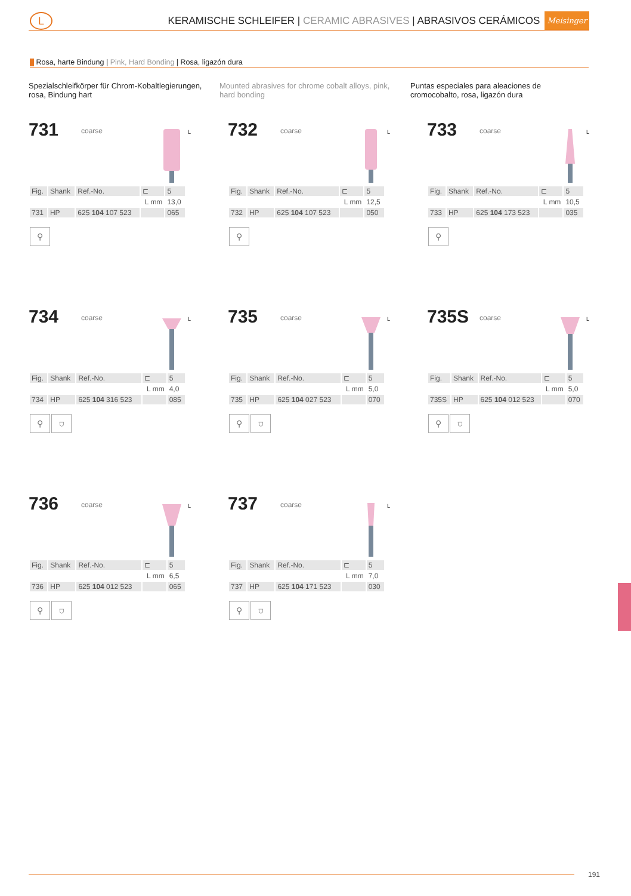L
KERAMISCHE SCHLEIFER | CERAMIC ABRASIVES | ABRASIVOS CERÁMICOS Meisinger
Rosa, harte Bindung | Pink, Hard Bonding | Rosa, ligazón dura
Spezialschleifkörper für Chrom-Kobaltlegierungen, rosa, Bindung hart
Mounted abrasives for chrome cobalt alloys, pink, hard bonding
Puntas especiales para aleaciones de cromocobalto, rosa, ligazón dura
731 coarse
L
| Fig. | Shank | Ref.-No. | ⊏ | 5 |
| --- | --- | --- | --- | --- |
| | | | L mm | 13,0 |
| 731 | HP | 625 104 107 523 | | 065 |
⚲
732 coarse
L
| Fig. | Shank | Ref.-No. | ⊏ | 5 |
| --- | --- | --- | --- | --- |
| | | | L mm | 12,5 |
| 732 | HP | 625 104 107 523 | | 050 |
⚲
733 coarse
L
| Fig. | Shank | Ref.-No. | ⊏ | 5 |
| --- | --- | --- | --- | --- |
| | | | L mm | 10,5 |
| 733 | HP | 625 104 173 523 | | 035 |
⚲
734 coarse
L
| Fig. | Shank | Ref.-No. | ⊏ | 5 |
| --- | --- | --- | --- | --- |
| | | | L mm | 4,0 |
| 734 | HP | 625 104 316 523 | | 085 |
⚲ ⛉
735 coarse
L
| Fig. | Shank | Ref.-No. | ⊏ | 5 |
| --- | --- | --- | --- | --- |
| | | | L mm | 5,0 |
| 735 | HP | 625 104 027 523 | | 070 |
⚲ ⛉
735S coarse
L
| Fig. | Shank | Ref.-No. | ⊏ | 5 |
| --- | --- | --- | --- | --- |
| | | | L mm | 5,0 |
| 735S | HP | 625 104 012 523 | | 070 |
⚲ ⛉
736 coarse
L
| Fig. | Shank | Ref.-No. | ⊏ | 5 |
| --- | --- | --- | --- | --- |
| | | | L mm | 6,5 |
| 736 | HP | 625 104 012 523 | | 065 |
⚲ ⛉
737 coarse
L
| Fig. | Shank | Ref.-No. | ⊏ | 5 |
| --- | --- | --- | --- | --- |
| | | | L mm | 7,0 |
| 737 | HP | 625 104 171 523 | | 030 |
⚲ ⛉
191